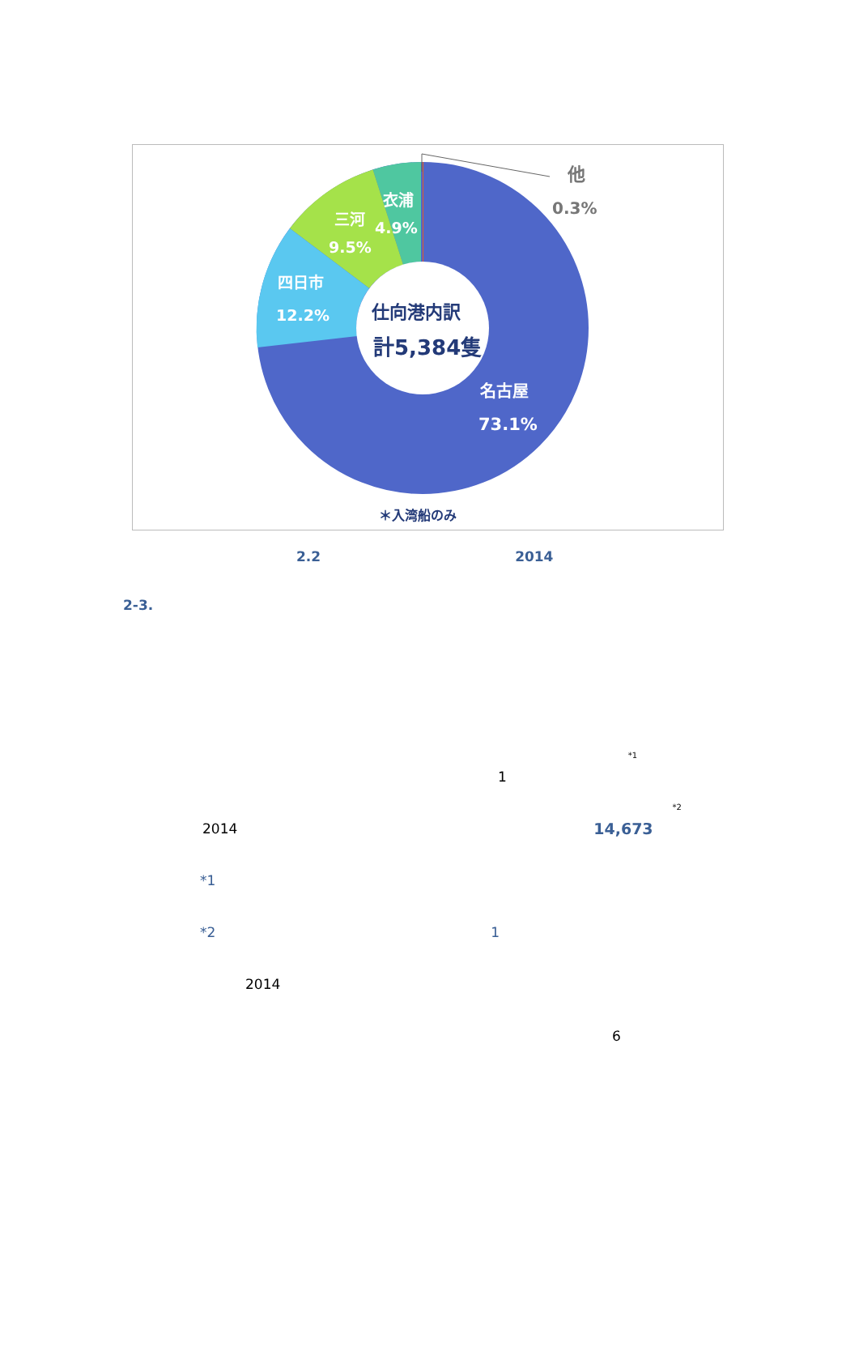他
0.3%
衣浦
4.9%
三河
9.5%
四日市
12.2%
仕向港内訳
計5,384隻
名古屋
73.1%
＊入湾船のみ
2.2 2014
2-3.
1<sup>*1</sup>
2014 14,673<sup>*2</sup>
*1
*2 1
2014
6